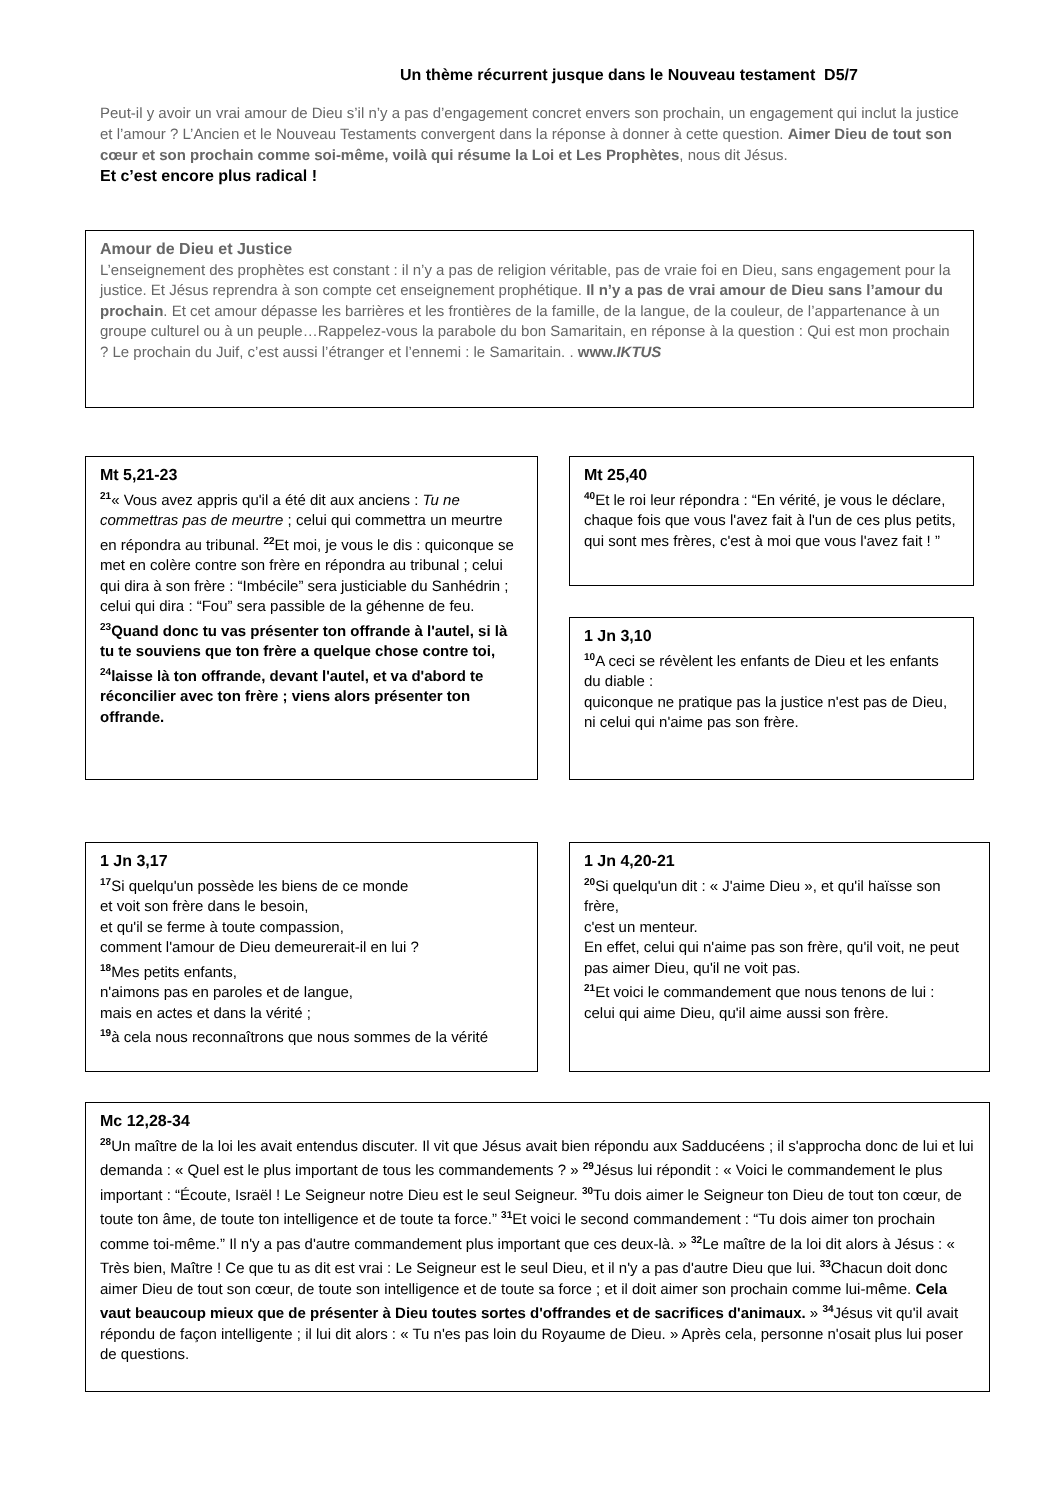Un thème récurrent jusque dans le Nouveau testament D5/7
Peut-il y avoir un vrai amour de Dieu s’il n’y a pas d’engagement concret envers son prochain, un engagement qui inclut la justice et l’amour ? L’Ancien et le Nouveau Testaments convergent dans la réponse à donner à cette question. Aimer Dieu de tout son cœur et son prochain comme soi-même, voilà qui résume la Loi et Les Prophètes, nous dit Jésus.
Et c’est encore plus radical !
Amour de Dieu et Justice
L’enseignement des prophètes est constant : il n’y a pas de religion véritable, pas de vraie foi en Dieu, sans engagement pour la justice. Et Jésus reprendra à son compte cet enseignement prophétique. Il n’y a pas de vrai amour de Dieu sans l’amour du prochain. Et cet amour dépasse les barrières et les frontières de la famille, de la langue, de la couleur, de l’appartenance à un groupe culturel ou à un peuple…Rappelez-vous la parabole du bon Samaritain, en réponse à la question : Qui est mon prochain ? Le prochain du Juif, c’est aussi l’étranger et l’ennemi : le Samaritain. . www.IKTUS
Mt 5,21-23
<sup>21</sup> « Vous avez appris qu'il a été dit aux anciens : Tu ne commettras pas de meurtre ; celui qui commettra un meurtre en répondra au tribunal. <sup>22</sup>Et moi, je vous le dis : quiconque se met en colère contre son frère en répondra au tribunal ; celui qui dira à son frère : “Imbécile” sera justiciable du Sanhédrin ; celui qui dira : “Fou” sera passible de la géhenne de feu. <sup>23</sup>Quand donc tu vas présenter ton offrande à l'autel, si là tu te souviens que ton frère a quelque chose contre toi, <sup>24</sup>laisse là ton offrande, devant l'autel, et va d'abord te réconcilier avec ton frère ; viens alors présenter ton offrande.
Mt 25,40
<sup>40</sup> Et le roi leur répondra : “En vérité, je vous le déclare, chaque fois que vous l'avez fait à l'un de ces plus petits, qui sont mes frères, c'est à moi que vous l'avez fait ! ”
1 Jn 3,10
<sup>10</sup> A ceci se révèlent les enfants de Dieu et les enfants du diable :
quiconque ne pratique pas la justice n'est pas de Dieu,
ni celui qui n'aime pas son frère.
1 Jn 3,17
<sup>17</sup>Si quelqu'un possède les biens de ce monde
et voit son frère dans le besoin,
et qu'il se ferme à toute compassion,
comment l'amour de Dieu demeurerait-il en lui ?
<sup>18</sup> Mes petits enfants,
n'aimons pas en paroles et de langue,
mais en actes et dans la vérité ;
<sup>19</sup> à cela nous reconnaîtrons que nous sommes de la vérité
1 Jn 4,20-21
<sup>20</sup>Si quelqu'un dit : « J'aime Dieu », et qu'il haïsse son frère,
c'est un menteur.
En effet, celui qui n'aime pas son frère, qu'il voit, ne peut pas aimer Dieu, qu'il ne voit pas.
<sup>21</sup> Et voici le commandement que nous tenons de lui :
celui qui aime Dieu, qu'il aime aussi son frère.
Mc 12,28-34
<sup>28</sup> Un maître de la loi les avait entendus discuter. Il vit que Jésus avait bien répondu aux Sadducéens ; il s'approcha donc de lui et lui demanda : « Quel est le plus important de tous les commandements ? » <sup>29</sup>Jésus lui répondit : « Voici le commandement le plus important : “Écoute, Israël ! Le Seigneur notre Dieu est le seul Seigneur. <sup>30</sup>Tu dois aimer le Seigneur ton Dieu de tout ton cœur, de toute ton âme, de toute ton intelligence et de toute ta force.” <sup>31</sup>Et voici le second commandement : “Tu dois aimer ton prochain comme toi-même.” Il n'y a pas d'autre commandement plus important que ces deux-là. » <sup>32</sup>Le maître de la loi dit alors à Jésus : « Très bien, Maître ! Ce que tu as dit est vrai : Le Seigneur est le seul Dieu, et il n'y a pas d'autre Dieu que lui. <sup>33</sup>Chacun doit donc aimer Dieu de tout son cœur, de toute son intelligence et de toute sa force ; et il doit aimer son prochain comme lui-même. Cela vaut beaucoup mieux que de présenter à Dieu toutes sortes d'offrandes et de sacrifices d'animaux. » <sup>34</sup>Jésus vit qu'il avait répondu de façon intelligente ; il lui dit alors : « Tu n'es pas loin du Royaume de Dieu. » Après cela, personne n'osait plus lui poser de questions.